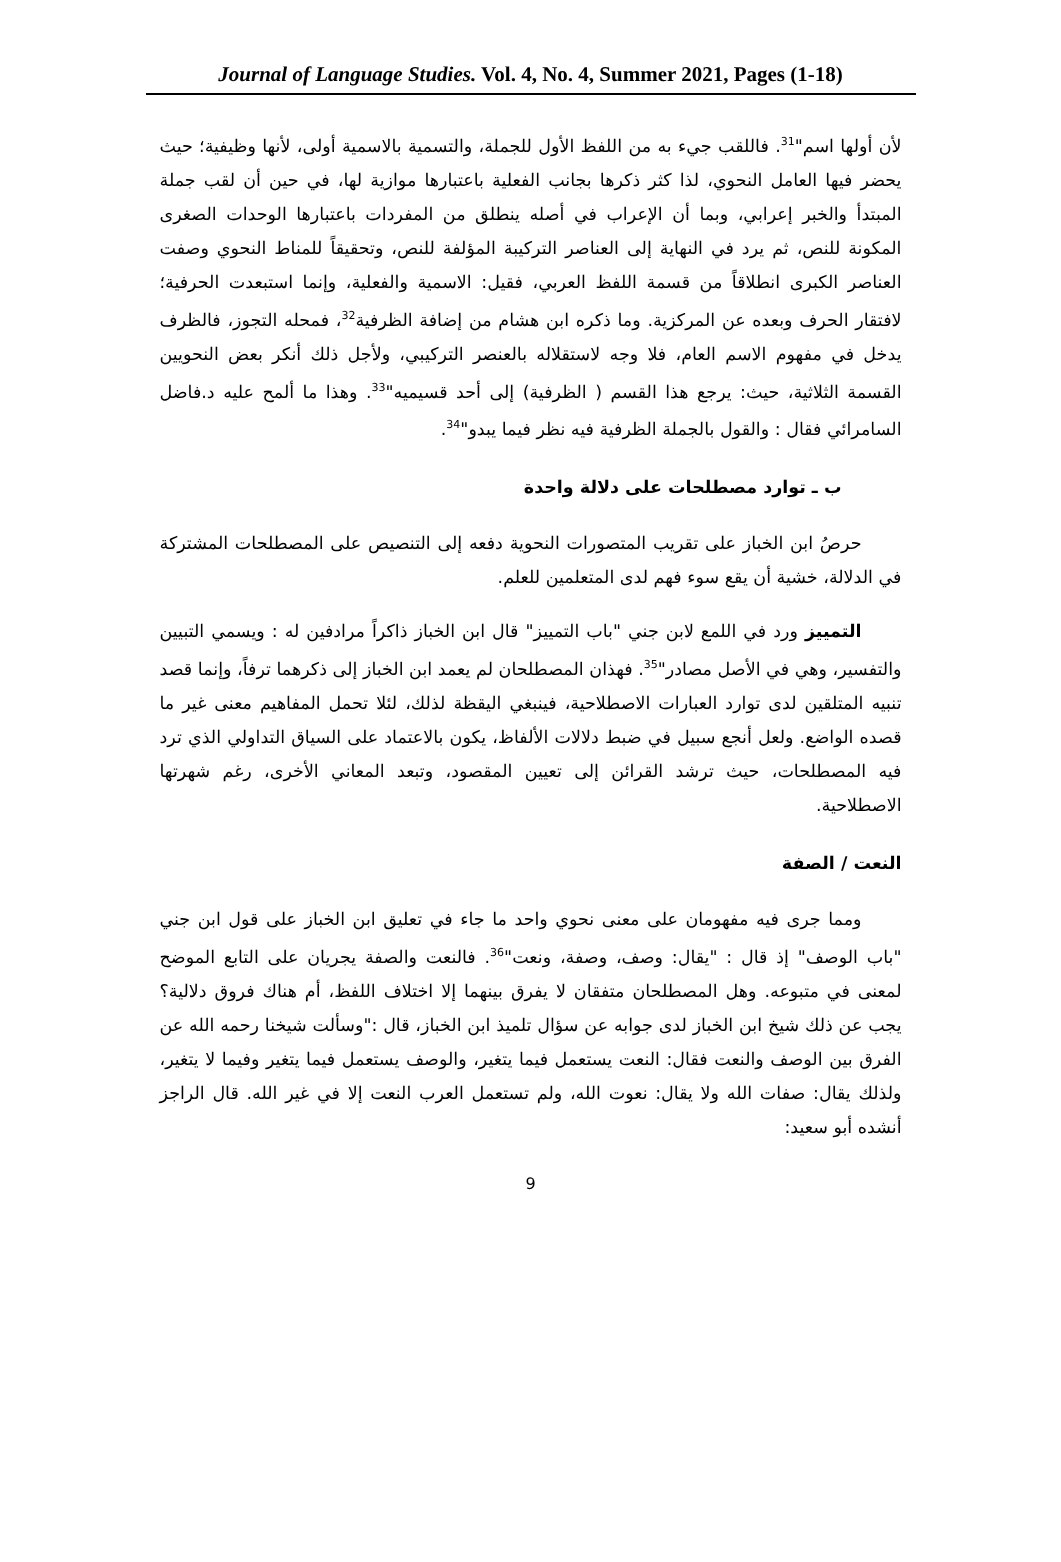Journal of Language Studies. Vol. 4, No. 4, Summer 2021, Pages (1-18)
لأن أولها اسم"<sup>31</sup>. فاللقب جيء به من اللفظ الأول للجملة، والتسمية بالاسمية أولى، لأنها وظيفية؛ حيث يحضر فيها العامل النحوي، لذا كثر ذكرها بجانب الفعلية باعتبارها موازية لها، في حين أن لقب جملة المبتدأ والخبر إعرابي، وبما أن الإعراب في أصله ينطلق من المفردات باعتبارها الوحدات الصغرى المكونة للنص، ثم يرد في النهاية إلى العناصر التركيبة المؤلفة للنص، وتحقيقاً للمناط النحوي وصفت العناصر الكبرى انطلاقاً من قسمة اللفظ العربي، فقيل: الاسمية والفعلية، وإنما استبعدت الحرفية؛ لافتقار الحرف وبعده عن المركزية. وما ذكره ابن هشام من إضافة الظرفية<sup>32</sup>، فمحله التجوز، فالظرف يدخل في مفهوم الاسم العام، فلا وجه لاستقلاله بالعنصر التركيبي، ولأجل ذلك أنكر بعض النحويين القسمة الثلاثية، حيث: يرجع هذا القسم ( الظرفية) إلى أحد قسيميه"<sup>33</sup>. وهذا ما ألمح عليه د.فاضل السامرائي فقال : والقول بالجملة الظرفية فيه نظر فيما يبدو"<sup>34</sup>.
ب ـ توارد مصطلحات على دلالة واحدة
حرصُ ابن الخباز على تقريب المتصورات النحوية دفعه إلى التنصيص على المصطلحات المشتركة في الدلالة، خشية أن يقع سوء فهم لدى المتعلمين للعلم.
التمييز ورد في اللمع لابن جني "باب التمييز" قال ابن الخباز ذاكراً مرادفين له : ويسمي التبيين والتفسير، وهي في الأصل مصادر"<sup>35</sup>. فهذان المصطلحان لم يعمد ابن الخباز إلى ذكرهما ترفاً، وإنما قصد تنبيه المتلقين لدى توارد العبارات الاصطلاحية، فينبغي اليقظة لذلك، لئلا تحمل المفاهيم معنى غير ما قصده الواضع. ولعل أنجع سبيل في ضبط دلالات الألفاظ، يكون بالاعتماد على السياق التداولي الذي ترد فيه المصطلحات، حيث ترشد القرائن إلى تعيين المقصود، وتبعد المعاني الأخرى، رغم شهرتها الاصطلاحية.
النعت / الصفة
ومما جرى فيه مفهومان على معنى نحوي واحد ما جاء في تعليق ابن الخباز على قول ابن جني "باب الوصف" إذ قال : "يقال: وصف، وصفة، ونعت"<sup>36</sup>. فالنعت والصفة يجريان على التابع الموضح لمعنى في متبوعه. وهل المصطلحان متفقان لا يفرق بينهما إلا اختلاف اللفظ، أم هناك فروق دلالية؟ يجب عن ذلك شيخ ابن الخباز لدى جوابه عن سؤال تلميذ ابن الخباز، قال :"وسألت شيخنا رحمه الله عن الفرق بين الوصف والنعت فقال: النعت يستعمل فيما يتغير، والوصف يستعمل فيما يتغير وفيما لا يتغير، ولذلك يقال: صفات الله ولا يقال: نعوت الله، ولم تستعمل العرب النعت إلا في غير الله. قال الراجز أنشده أبو سعيد:
9